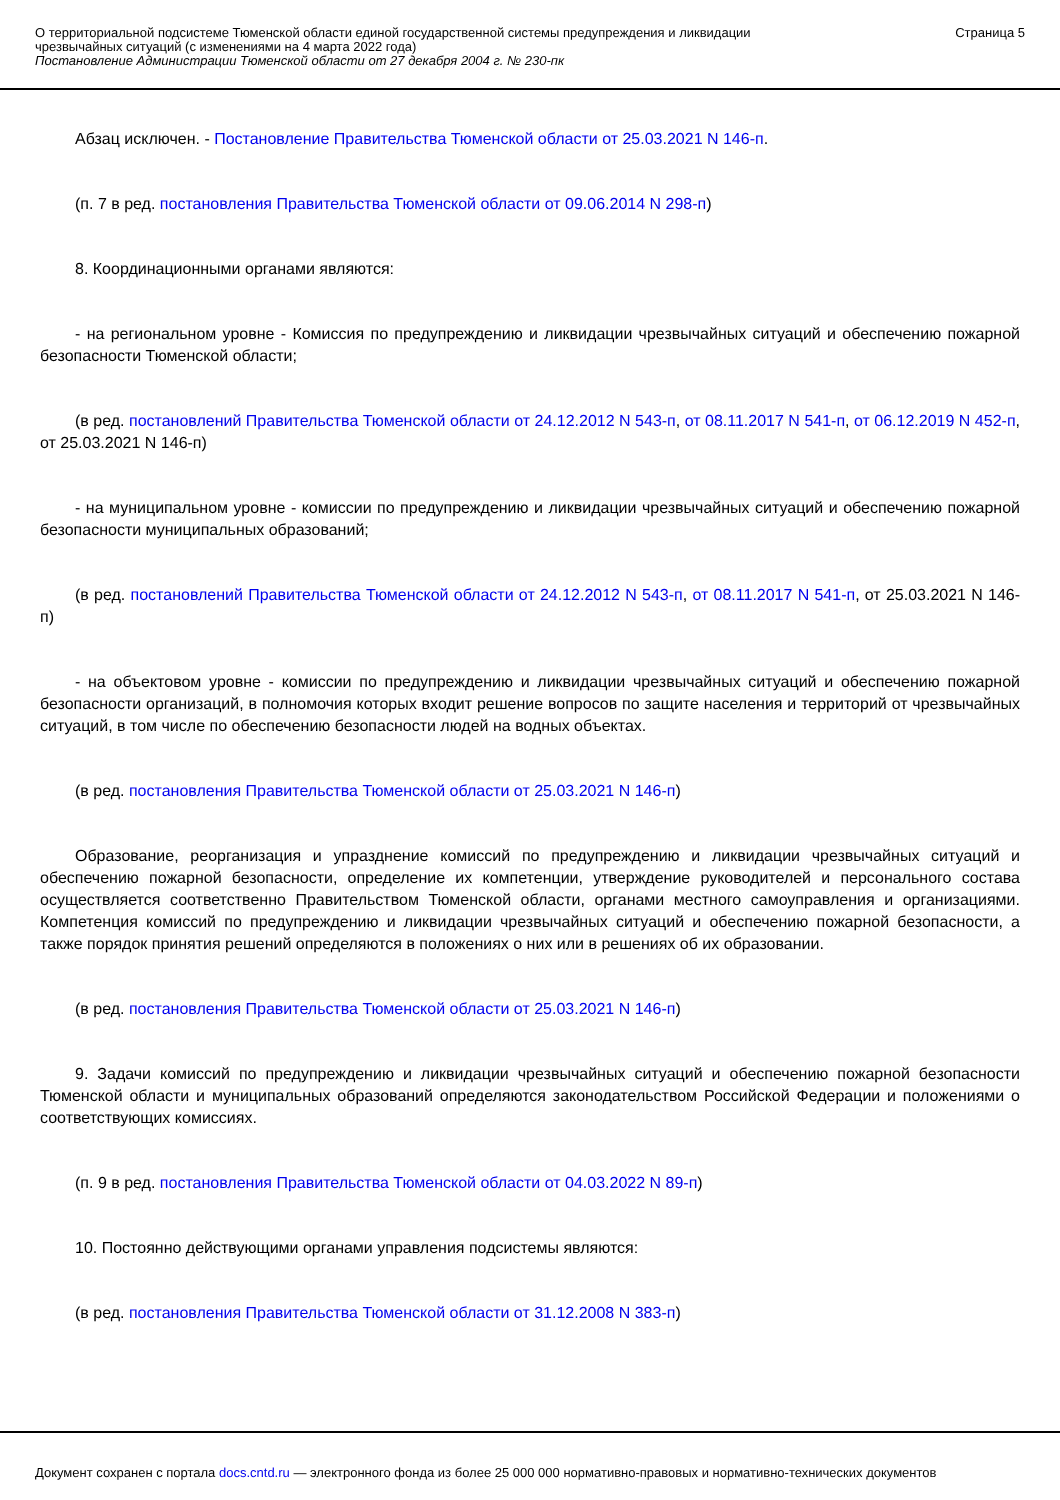О территориальной подсистеме Тюменской области единой государственной системы предупреждения и ликвидации
чрезвычайных ситуаций (с изменениями на 4 марта 2022 года)
Постановление Администрации Тюменской области от 27 декабря 2004 г. № 230-пк
Страница 5
Абзац исключен. - Постановление Правительства Тюменской области от 25.03.2021 N 146-п.
(п. 7 в ред. постановления Правительства Тюменской области от 09.06.2014 N 298-п)
8. Координационными органами являются:
- на региональном уровне - Комиссия по предупреждению и ликвидации чрезвычайных ситуаций и обеспечению пожарной безопасности Тюменской области;
(в ред. постановлений Правительства Тюменской области от 24.12.2012 N 543-п, от 08.11.2017 N 541-п, от 06.12.2019 N 452-п, от 25.03.2021 N 146-п)
- на муниципальном уровне - комиссии по предупреждению и ликвидации чрезвычайных ситуаций и обеспечению пожарной безопасности муниципальных образований;
(в ред. постановлений Правительства Тюменской области от 24.12.2012 N 543-п, от 08.11.2017 N 541-п, от 25.03.2021 N 146-п)
- на объектовом уровне - комиссии по предупреждению и ликвидации чрезвычайных ситуаций и обеспечению пожарной безопасности организаций, в полномочия которых входит решение вопросов по защите населения и территорий от чрезвычайных ситуаций, в том числе по обеспечению безопасности людей на водных объектах.
(в ред. постановления Правительства Тюменской области от 25.03.2021 N 146-п)
Образование, реорганизация и упразднение комиссий по предупреждению и ликвидации чрезвычайных ситуаций и обеспечению пожарной безопасности, определение их компетенции, утверждение руководителей и персонального состава осуществляется соответственно Правительством Тюменской области, органами местного самоуправления и организациями. Компетенция комиссий по предупреждению и ликвидации чрезвычайных ситуаций и обеспечению пожарной безопасности, а также порядок принятия решений определяются в положениях о них или в решениях об их образовании.
(в ред. постановления Правительства Тюменской области от 25.03.2021 N 146-п)
9. Задачи комиссий по предупреждению и ликвидации чрезвычайных ситуаций и обеспечению пожарной безопасности Тюменской области и муниципальных образований определяются законодательством Российской Федерации и положениями о соответствующих комиссиях.
(п. 9 в ред. постановления Правительства Тюменской области от 04.03.2022 N 89-п)
10. Постоянно действующими органами управления подсистемы являются:
(в ред. постановления Правительства Тюменской области от 31.12.2008 N 383-п)
Документ сохранен с портала docs.cntd.ru — электронного фонда из более 25 000 000 нормативно-правовых и нормативно-технических документов